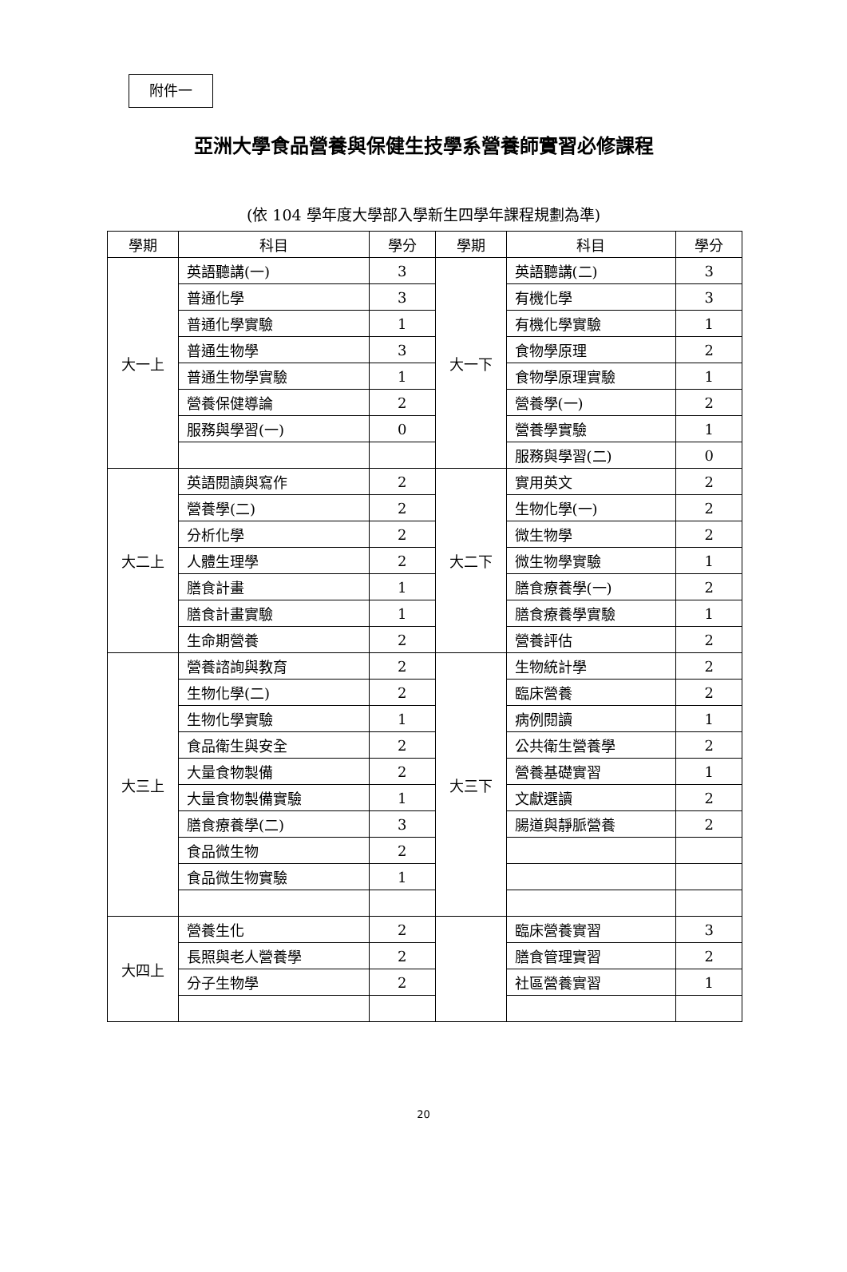附件一
亞洲大學食品營養與保健生技學系營養師實習必修課程
(依 104 學年度大學部入學新生四學年課程規劃為準)
| 學期 | 科目 | 學分 | 學期 | 科目 | 學分 |
| --- | --- | --- | --- | --- | --- |
| 大一上 | 英語聽講(一) | 3 | 大一下 | 英語聽講(二) | 3 |
| | 普通化學 | 3 | | 有機化學 | 3 |
| | 普通化學實驗 | 1 | | 有機化學實驗 | 1 |
| | 普通生物學 | 3 | | 食物學原理 | 2 |
| | 普通生物學實驗 | 1 | | 食物學原理實驗 | 1 |
| | 營養保健導論 | 2 | | 營養學(一) | 2 |
| | 服務與學習(一) | 0 | | 營養學實驗 | 1 |
| | | | | 服務與學習(二) | 0 |
| 大二上 | 英語閱讀與寫作 | 2 | 大二下 | 實用英文 | 2 |
| | 營養學(二) | 2 | | 生物化學(一) | 2 |
| | 分析化學 | 2 | | 微生物學 | 2 |
| | 人體生理學 | 2 | | 微生物學實驗 | 1 |
| | 膳食計畫 | 1 | | 膳食療養學(一) | 2 |
| | 膳食計畫實驗 | 1 | | 膳食療養學實驗 | 1 |
| | 生命期營養 | 2 | | 營養評估 | 2 |
| 大三上 | 營養諮詢與教育 | 2 | 大三下 | 生物統計學 | 2 |
| | 生物化學(二) | 2 | | 臨床營養 | 2 |
| | 生物化學實驗 | 1 | | 病例閱讀 | 1 |
| | 食品衛生與安全 | 2 | | 公共衛生營養學 | 2 |
| | 大量食物製備 | 2 | | 營養基礎實習 | 1 |
| | 大量食物製備實驗 | 1 | | 文獻選讀 | 2 |
| | 膳食療養學(二) | 3 | | 腸道與靜脈營養 | 2 |
| | 食品微生物 | 2 | | | |
| | 食品微生物實驗 | 1 | | | |
| 大四上 | 營養生化 | 2 | | 臨床營養實習 | 3 |
| | 長照與老人營養學 | 2 | | 膳食管理實習 | 2 |
| | 分子生物學 | 2 | | 社區營養實習 | 1 |
20